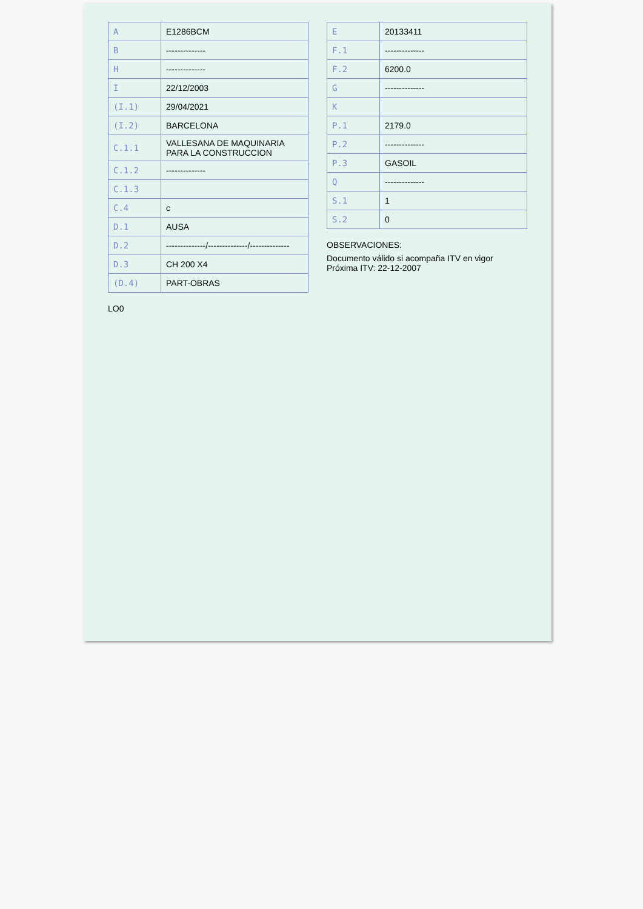| A | E1286BCM |
| B | -------------- |
| H | -------------- |
| I | 22/12/2003 |
| (I.1) | 29/04/2021 |
| (I.2) | BARCELONA |
| C.1.1 | VALLESANA DE MAQUINARIA PARA LA CONSTRUCCION |
| C.1.2 | -------------- |
| C.1.3 | |
| C.4 | c |
| D.1 | AUSA |
| D.2 | --------------/--------------/-------------- |
| D.3 | CH 200 X4 |
| (D.4) | PART-OBRAS |
LO0
| E | 20133411 |
| F.1 | -------------- |
| F.2 | 6200.0 |
| G | -------------- |
| K | |
| P.1 | 2179.0 |
| P.2 | -------------- |
| P.3 | GASOIL |
| Q | -------------- |
| S.1 | 1 |
| S.2 | 0 |
OBSERVACIONES:
Documento válido si acompaña ITV en vigor
Próxima ITV: 22-12-2007